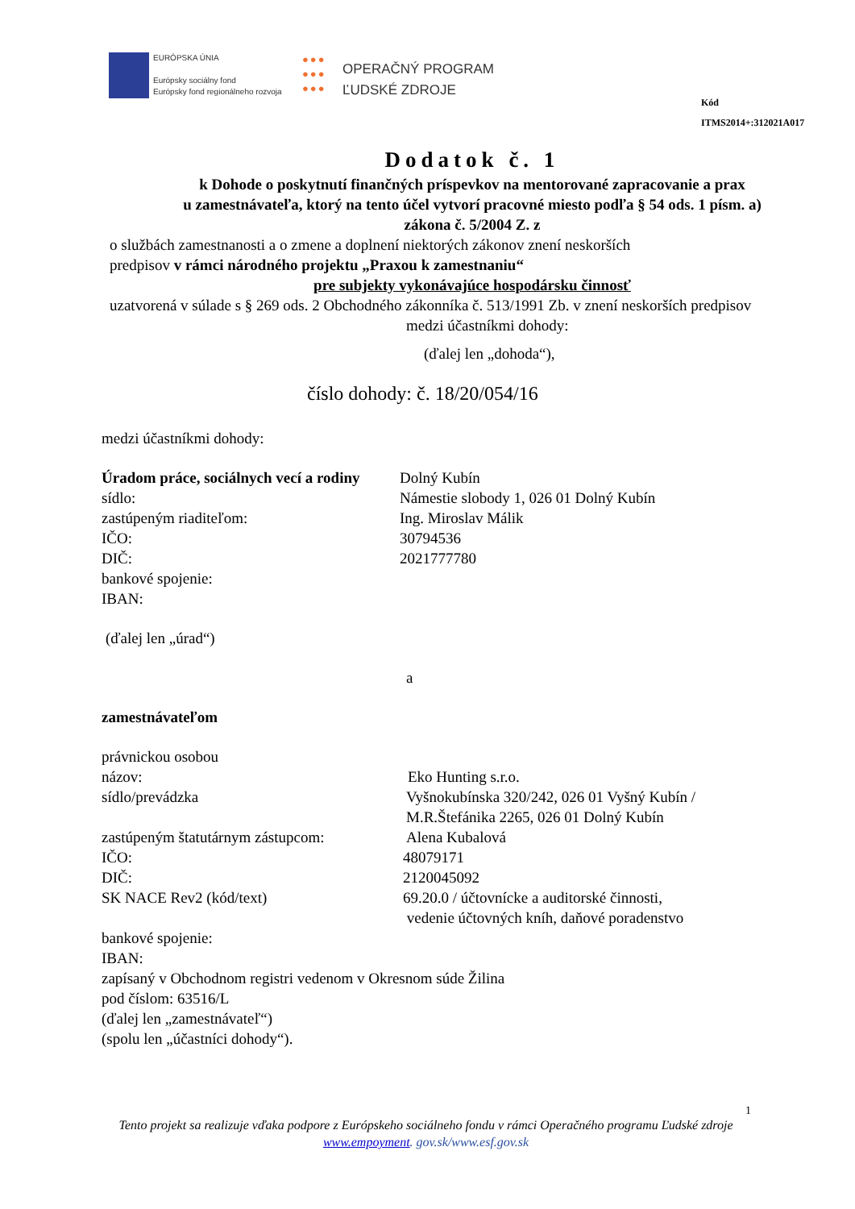EURÓPSKA ÚNIA
Európsky sociálny fond
Európsky fond regionálneho rozvoja
●●●
●●●
●●●
OPERAČNÝ PROGRAM
ĽUDSKÉ ZDROJE
Kód ITMS2014+:312021A017
Dodatok č. 1
k Dohode o poskytnutí finančných príspevkov na mentorované zapracovanie a prax
u zamestnávateľa, ktorý na tento účel vytvorí pracovné miesto podľa § 54 ods. 1 písm. a)
zákona č. 5/2004 Z. z
o službách zamestnanosti a o zmene a doplnení niektorých zákonov znení neskorších
predpisov v rámci národného projektu „Praxou k zamestnaniu“
pre subjekty vykonávajúce hospodársku činnosť
uzatvorená v súlade s § 269 ods. 2 Obchodného zákonníka č. 513/1991 Zb. v znení neskorších predpisov
medzi účastníkmi dohody:
(ďalej len „dohoda“),
číslo dohody: č. 18/20/054/16
medzi účastníkmi dohody:
Úradom práce, sociálnych vecí a rodiny
Dolný Kubín
sídlo: Námestie slobody 1, 026 01 Dolný Kubín
zastúpeným riaditeľom: Ing. Miroslav Málik
IČO: 30794536
DIČ: 2021777780
bankové spojenie:
IBAN:
(ďalej len „úrad“)
a
zamestnávateľom
právnickou osobou
názov: Eko Hunting s.r.o.
sídlo/prevádzka Vyšnokubínska 320/242, 026 01 Vyšný Kubín / M.R.Štefánika 2265, 026 01 Dolný Kubín
zastúpeným štatutárnym zástupcom:
Alena Kubalová
IČO: 48079171
DIČ: 2120045092
SK NACE Rev2 (kód/text) 69.20.0 / účtovnícke a auditorské činnosti,
vedenie účtovných kníh, daňové poradenstvo
bankové spojenie:
IBAN:
zapísaný v Obchodnom registri vedenom v Okresnom súde Žilina
pod číslom: 63516/L
(ďalej len „zamestnávateľ“)
(spolu len „účastníci dohody“).
1
Tento projekt sa realizuje vďaka podpore z Európskeho sociálneho fondu v rámci Operačného programu Ľudské zdroje
www.empoyment. gov.sk/www.esf.gov.sk